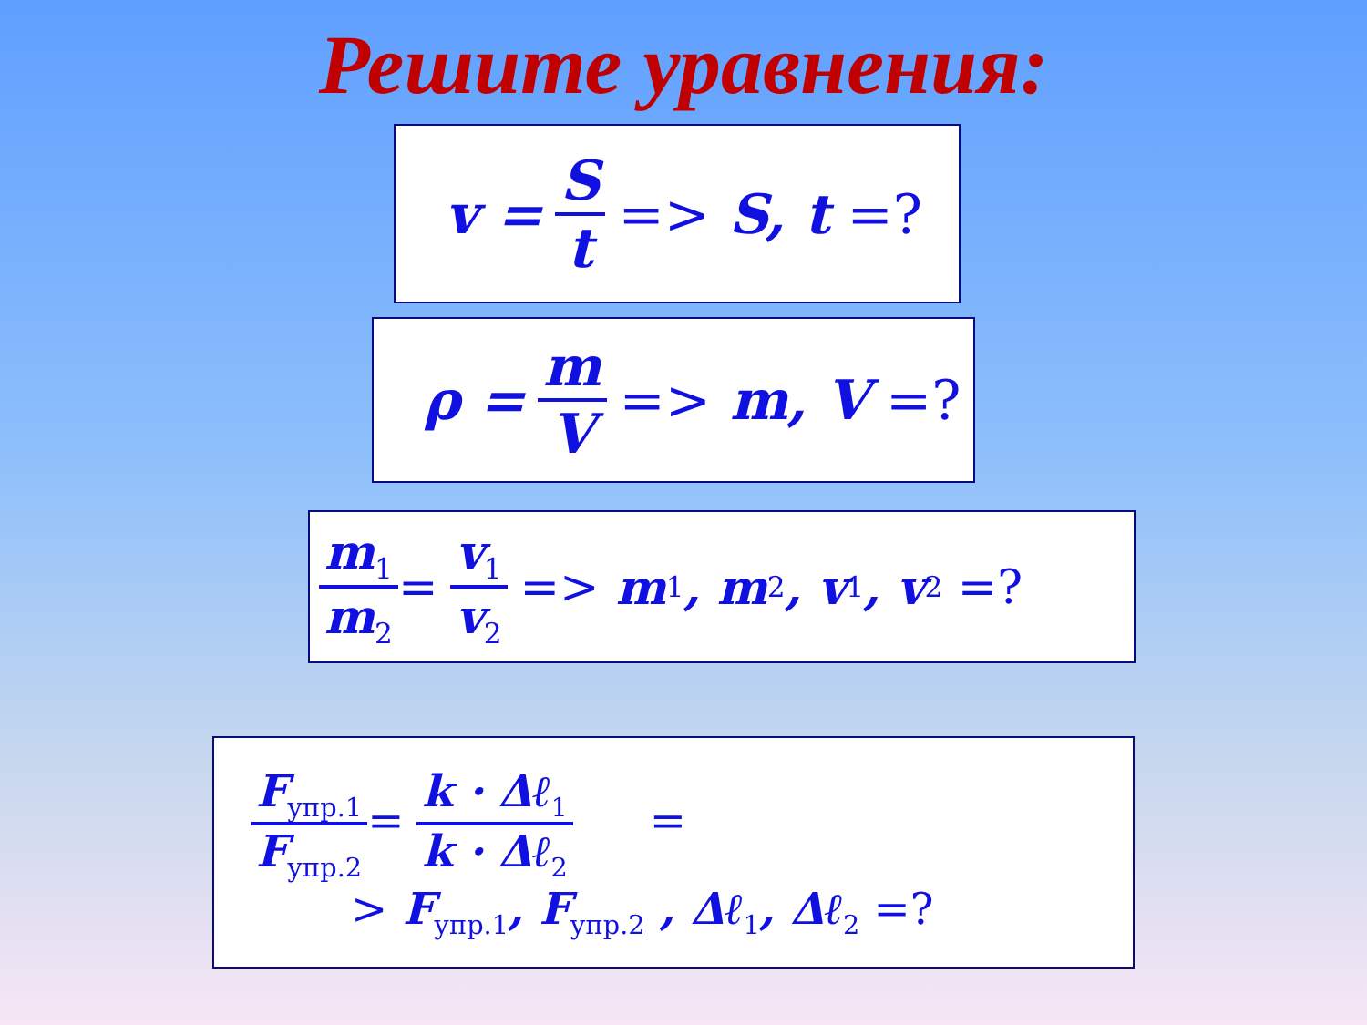Решите уравнения:
v = S t => S, t =?
ρ = m V => m, V =?
m<sub>1</sub> m<sub>2</sub> = v<sub>1</sub> v<sub>2</sub> => m<sub>1</sub>, m<sub>2</sub>, v<sub>1</sub>, v<sub>2</sub> =?
F<sub>упр.1</sub> F<sub>упр.2</sub>= k · Δℓ<sub>1</sub> k · Δℓ<sub>2</sub> =
> F<sub>упр.1</sub>, F<sub>упр.2</sub> , Δℓ<sub>1</sub>, Δℓ<sub>2</sub> =?